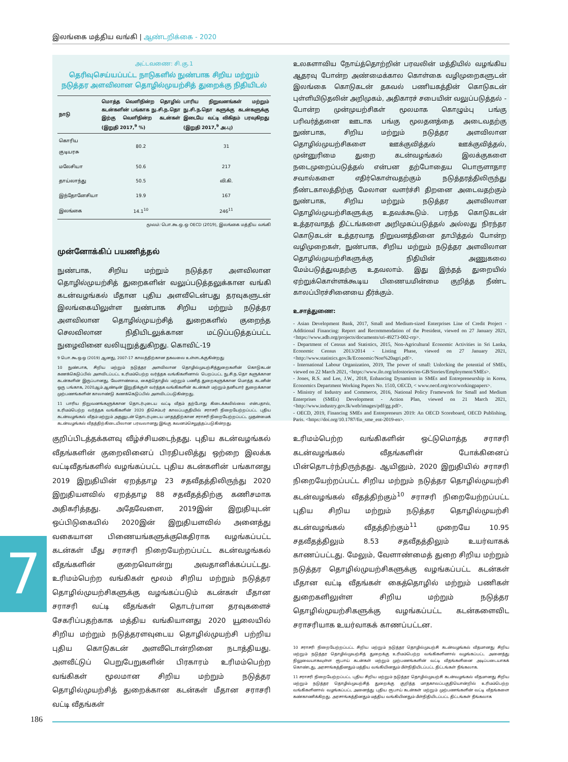இலங்கை மத்திய வங்கி | ஆண்டறிக்கை - 2020
அட்டவணை: சி.கு.1
தெரிவுசெய்யப்பட்ட நாடுகளில் நுண்பாக சிறிய மற்றும் நடுத்தர அளவிலான தொழில்முயற்சித் துறைக்கு நிதியிடல்
| நாடு | மொத்த வெளிநின்ற தொழில் கடன்களின் பங்காக நு.சி.ந.தொ இற்கு வெளிநின்ற கடன்கள் (இறுதி 2017,<sup>9</sup> %) | பாரிய நிறுவனங்கள் மற்றும் நு.சி.ந.தொ களுக்கு கடன்களுக்கு இடையே வட்டி விகிதம் பரவுகிறது (இறுதி 2017,<sup>9</sup> அ.பு) |
| --- | --- | --- |
| கொரிய குடியரசு | 80.2 | 31 |
| மலேசியா | 50.6 | 217 |
| தாய்லாந்து | 50.5 | வி.கி. |
| இந்தோனேசியா | 19.9 | 167 |
| இலங்கை | 14.1<sup>10</sup> | 246<sup>11</sup> |
மூலம்: பொ.கூ.ஒ.ஒ OECD (2019), இலங்கை மத்திய வங்கி
முன்னோக்கிப் பயணித்தல்
நுண்பாக, சிறிய மற்றும் நடுத்தர அளவிலான தொழில்முயற்சித் துறைகளின் வலுப்படுத்தலுக்கான வங்கி கடன்வழங்கல் மீதான புதிய அளவீடென்பது தரவுகளுடன் இலங்கையிலுள்ள நுண்பாக சிறிய மற்றும் நடுத்தர அளவிலான தொழில்முயற்சித் துறைகளில் குறைந்த செலவிலான நிதியிடலுக்கான மட்டுப்படுத்தப்பட்ட நுழைவினை வலியுறுத்துகிறது. கொவிட்-19
9 பொ.கூ.ஒ.ஒ (2019) ஆனது, 2007-17 காலத்திற்கான தகவலை உள்ளடக்குகின்றது
10 நுண்பாக, சிறிய மற்றும் நடுத்தர அளவிலான தொழில்முயற்சித்துறைகளின் கொடுகடன் கணக்கெடுப்பில் அளவிடப்பட்ட உரிமம்பெற்ற வர்த்தக வங்கிகளினால் பெறப்பட்ட நு.சி.ந.தொ களுக்கான கடன்களின் இருப்பானது, வேளாண்மை, கைத்தொழில் மற்றும் பணித் துறைகளுக்கான மொத்த கடனின் ஒரு பங்காக, 2020ஆம் ஆண்டின் இறுதிக்குள் வர்த்தக வங்கிகளின் கடன்கள் மற்றும் தனியார் துறைக்கான முற்பணங்களின் காலாண்டு கணக்கெடுப்பில் அளவிடப்படுகின்றது.
11 பாரிய நிறுவனங்களுக்கான தொடர்புடைய வட்டி வீதம் தற்போது கிடைக்கவில்லை என்பதால், உரிமம்பெற்ற வர்த்தக வங்கிகளின் 2020 திசெம்பர் காலப்பகுதியில் சராசரி நிறையேற்றப்பட்ட புதிய கடன்வழங்கல் வீதம் மற்றும் அதனுடன் தொடர்புடைய மாதத்திற்கான சராசரி நிறையேற்றப்பட்ட முதன்மைக் கடன்வழங்கல் வீதத்திற்கிடையிலான பரவலானது இங்கு கவனம்செலுத்தப்படுகின்றது.
உலகளாவிய நோய்த்தொற்றின் பரவலின் மத்தியில் வழங்கிய ஆதரவு போன்ற அண்மைக்கால கொள்கை வழிமுறைகளுடன் இலங்கை கொடுகடன் தகவல் பணியகத்தின் கொடுகடன் புள்ளியிடுதலின் அறிமுகம், அதிகாரச் சபையின் வலுப்படுத்தல் - போன்ற முன்முயற்சிகள் மூலமாக கொழும்பு பங்கு பரிவர்த்தனை ஊடாக பங்கு மூலதனத்தை அடைவதற்கு நுண்பாக, சிறிய மற்றும் நடுத்தர அளவிலான தொழில்முயற்சிகளை ஊக்குவித்தல் ஊக்குவித்தல், முன்னுரிமை துறை கடன்வழங்கல் இலக்குகளை நடைமுறைப்படுத்தல் என்பன தற்போதைய பொருளாதார சவால்களை எதிர்கொள்வதற்கும் நடுத்தரத்திலிருந்து நீண்டகாலத்திற்கு மேலான வளர்ச்சி திறனை அடைவதற்கும் நுண்பாக, சிறிய மற்றும் நடுத்தர அளவிலான தொழில்முயற்சிகளுக்கு உதவக்கூடும். பரந்த கொடுகடன் உத்தரவாதத் திட்டங்களை அறிமுகப்படுத்தல் அல்லது நிரந்தர கொடுகடன் உத்தரவாத நிறுவனத்தினை தாபித்தல் போன்ற வழிமுறைகள், நுண்பாக, சிறிய மற்றும் நடுத்தர அளவிலான தொழில்முயற்சிகளுக்கு நிதியின் அணுகலை மேம்படுத்துவதற்கு உதவலாம். இது இந்தத் துறையில் ஏற்றுக்கொள்ளக்கூடிய பிணையமின்மை குறித்த நீண்ட காலப்பிரச்சினையை தீர்க்கும்.
உசாத்துணை:
- Asian Development Bank, 2017, Small and Medium-sized Enterprises Line of Credit Project - Additional Financing: Report and Recommendation of the President, viewed on 27 January 2021, <https://www.adb.org/projects/documents/sri-49273-002-rrp>.
- Department of Census and Statistics, 2015, Non-Agricultural Economic Activities in Sri Lanka, Economic Census 2013/2014 - Listing Phase, viewed on 27 January 2021, <http://www.statistics.gov.lk/Economic/Non%20agri.pdf>.
- International Labour Organization, 2019, The power of small: Unlocking the potential of SMEs, viewed on 22 March 2021, <https://www.ilo.org/infostories/en-GB/Stories/Employment/SMEs>.
- Jones, R.S. and Lee, J.W., 2018, Enhancing Dynamism in SMEs and Entrepreneurship in Korea, Economics Department Working Papers No. 1510, OECD, < www.oecd.org/eco/workingpapers>.
- Ministry of Industry and Commerce, 2016, National Policy Framework for Small and Medium Enterprises (SMEs) Development - Action Plan, viewed on 21 March 2021, <http://www.industry.gov.lk/web/images/pdf/gg.pdf>.
- OECD, 2019, Financing SMEs and Entrepreneurs 2019: An OECD Scoreboard, OECD Publishing, Paris. <https://doi.org/10.1787/fin_sme_ent-2019-en>.
குறிப்பிடத்தக்களவு வீழ்ச்சியடைந்தது. புதிய கடன்வழங்கல் வீதங்களின் குறைவினைப் பிரதிபலித்து ஒற்றை இலக்க வட்டிவீதங்களில் வழங்கப்பட்ட புதிய கடன்களின் பங்கானது 2019 இறுதியின் ஏறத்தாழ 23 சதவீதத்திலிருந்து 2020 இறுதியளவில் ஏறத்தாழ 88 சதவீதத்திற்கு கணிசமாக அதிகரித்தது. அதேவேளை, 2019இன் இறுதியுடன் ஒப்பிடுகையில் 2020இன் இறுதியளவில் அனைத்து வகையான பிணையங்களுக்குகெதிராக வழங்கப்பட்ட கடன்கள் மீது சராசரி நிறையேற்றப்பட்ட கடன்வழங்கல் வீதங்களின் குறைவொன்று அவதானிக்கப்பட்டது. உரிமம்பெற்ற வங்கிகள் மூலம் சிறிய மற்றும் நடுத்தர தொழில்முயற்சிகளுக்கு வழங்கப்படும் கடன்கள் மீதான சராசரி வட்டி வீதங்கள் தொடர்பான தரவுகளைச் சேகரிப்பதற்காக மத்திய வங்கியானது 2020 யூலையில் சிறிய மற்றும் நடுத்தரளவுடைய தொழில்முயற்சி பற்றிய புதிய கொடுகடன் அளவீடொன்றினை நடாத்தியது. அளவீட்டுப் பெறுபேறுகளின் பிரகாரம் உரிமம்பெற்ற வங்கிகள் மூலமான சிறிய மற்றும் நடுத்தர தொழில்முயற்சித் துறைக்கான கடன்கள் மீதான சராசரி வட்டி வீதங்கள்
உரிமம்பெற்ற வங்கிகளின் ஒட்டுமொத்த சராசரி கடன்வழங்கல் வீதங்களின் போக்கினைப் பின்தொடர்ந்திருந்தது. ஆயினும், 2020 இறுதியில் சராசரி நிறையேற்றப்பட்ட சிறிய மற்றும் நடுத்தர தொழில்முயற்சி கடன்வழங்கல் வீதத்திற்கும்<sup>10</sup> சராசரி நிறையேற்றப்பட்ட புதிய சிறிய மற்றும் நடுத்தர தொழில்முயற்சி கடன்வழங்கல் வீதத்திற்கும்<sup>11</sup> முறையே 10.95 சதவீதத்திலும் 8.53 சதவீதத்திலும் உயர்வாகக் காணப்பட்டது. மேலும், வேளாண்மைத் துறை சிறிய மற்றும் நடுத்தர தொழில்முயற்சிகளுக்கு வழங்கப்பட்ட கடன்கள் மீதான வட்டி வீதங்கள் கைத்தொழில் மற்றும் பணிகள் துறைகளிலுள்ள சிறிய மற்றும் நடுத்தர தொழில்முயற்சிகளுக்கு வழங்கப்பட்ட கடன்களைவிட சராசரியாக உயர்வாகக் காணப்பட்டன.
10 சராசரி நிறையேற்றப்பட்ட சிறிய மற்றும் நடுத்தர தொழில்முயற்சி கடன்வழங்கல் வீதமானது சிறிய மற்றும் நடுத்தர தொழில்முயற்சித் துறைக்கு உரிமம்பெற்ற வங்கிகளினால் வழங்கப்பட்ட அனைத்து நிலுவையாகவுள்ள ரூபாய் கடன்கள் மற்றும் முற்பணங்களின் வட்டி வீதங்களினை அடிப்படையாகக் கொண்டது, அரசாங்கத்தினதும் மத்திய வங்கியினதும் மீள்நிதியிடப்பட்ட திட்டங்கள் நீங்கலாக.
11 சராசரி நிறையேற்றப்பட்ட புதிய சிறிய மற்றும் நடுத்தர தொழில்முயற்சி கடன்வழங்கல் வீதமானது சிறிய மற்றும் நடுத்தர தொழில்முயற்சித் துறைக்கு குறித்த மாதகாலப்பகுதியொன்றில் உரிமம்பெற்ற வங்கிகளினால் வழங்கப்பட்ட அனைத்து புதிய ரூபாய் கடன்கள் மற்றும் முற்பணங்களின் வட்டி வீதங்களை கண்காணிக்கிறது. அரசாங்கத்தினதும் மத்திய வங்கியினதும் மீள்நிதியிடப்பட்ட திட்டங்கள் நீங்கலாக
7
186